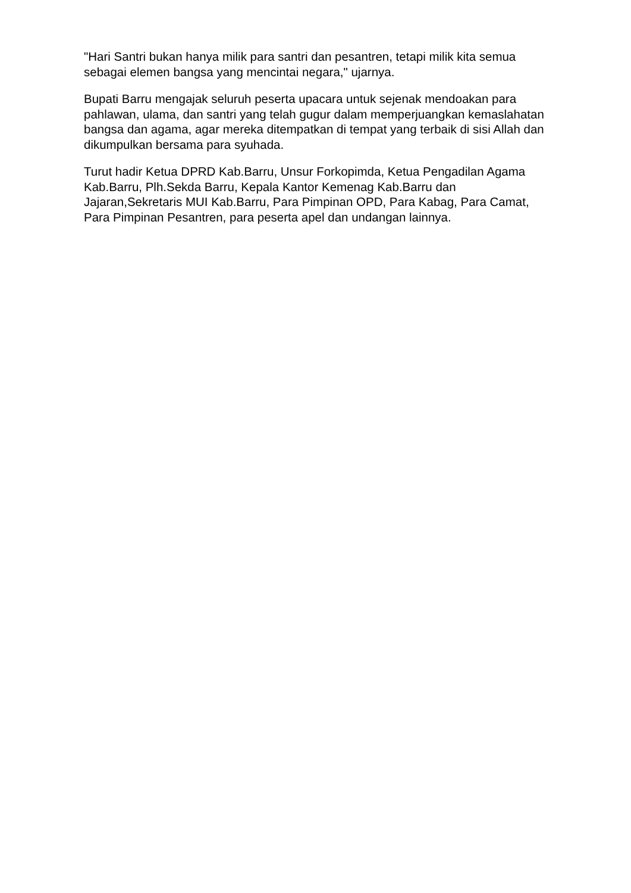"Hari Santri bukan hanya milik para santri dan pesantren, tetapi milik kita semua sebagai elemen bangsa yang mencintai negara," ujarnya.
Bupati Barru mengajak seluruh peserta upacara untuk sejenak mendoakan para pahlawan, ulama, dan santri yang telah gugur dalam memperjuangkan kemaslahatan bangsa dan agama, agar mereka ditempatkan di tempat yang terbaik di sisi Allah dan dikumpulkan bersama para syuhada.
Turut hadir Ketua DPRD Kab.Barru, Unsur Forkopimda, Ketua Pengadilan Agama Kab.Barru, Plh.Sekda Barru, Kepala Kantor Kemenag Kab.Barru dan Jajaran,Sekretaris MUI Kab.Barru, Para Pimpinan OPD, Para Kabag, Para Camat, Para Pimpinan Pesantren, para peserta apel dan undangan lainnya.